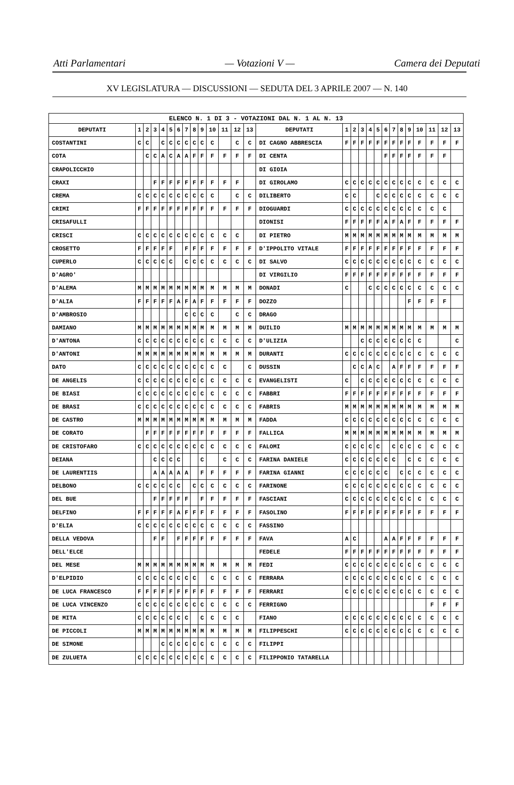Atti Parlamentari — Votazioni V — Camera dei Deputati
XV LEGISLATURA — DISCUSSIONI — SEDUTA DEL 3 APRILE 2007 — N. 140
| ELENCO N. 1 DI 3 - VOTAZIONI DAL N. 1 AL N. 13 | | | | | | | | | | | | | | | | | | | | | | | | | | | |
| --- | --- | --- | --- | --- | --- | --- | --- | --- | --- | --- | --- | --- | --- | --- | --- | --- | --- | --- | --- | --- | --- | --- | --- | --- | --- | --- | --- |
| DEPUTATI | 1 | 2 | 3 | 4 | 5 | 6 | 7 | 8 | 9 | 10 | 11 | 12 | 13 | DEPUTATI | 1 | 2 | 3 | 4 | 5 | 6 | 7 | 8 | 9 | 10 | 11 | 12 | 13 |
| COSTANTINI | C | C | | C | C | C | C | C | C | C | | C | C | DI CAGNO ABBRESCIA | F | F | F | F | F | F | F | F | F | F | F | F | F |
| COTA | | C | C | A | C | A | A | F | F | F | F | F | F | DI CENTA | | | | | | F | F | F | F | F | F | F | |
| CRAPOLICCHIO | | | | | | | | | | | | | | DI GIOIA | | | | | | | | | | | | | |
| CRAXI | | | F | F | F | F | F | F | F | F | F | F | | DI GIROLAMO | C | C | C | C | C | C | C | C | C | C | C | C | C |
| CREMA | C | C | C | C | C | C | C | C | C | C | | C | C | DILIBERTO | C | C | | | C | C | C | C | C | C | C | C | C |
| CRIMI | F | F | F | F | F | F | F | F | F | F | F | F | F | DIOGUARDI | C | C | C | C | C | C | C | C | C | C | C | C | |
| CRISAFULLI | | | | | | | | | | | | | | DIONISI | F | F | F | F | F | A | F | A | F | F | F | F | F |
| CRISCI | C | C | C | C | C | C | C | C | C | C | C | C | | DI PIETRO | M | M | M | M | M | M | M | M | M | M | M | M | M |
| CROSETTO | F | F | F | F | F | | F | F | F | F | F | F | F | D'IPPOLITO VITALE | F | F | F | F | F | F | F | F | F | F | F | F | F |
| CUPERLO | C | C | C | C | C | | C | C | C | C | C | C | C | DI SALVO | C | C | C | C | C | C | C | C | C | C | C | C | C |
| D'AGRO' | | | | | | | | | | | | | | DI VIRGILIO | F | F | F | F | F | F | F | F | F | F | F | F | F |
| D'ALEMA | M | M | M | M | M | M | M | M | M | M | M | M | M | DONADI | C | | | C | C | C | C | C | C | C | C | C | C |
| D'ALIA | F | F | F | F | F | A | F | A | F | F | F | F | F | DOZZO | | | | | | | | | F | F | F | F | |
| D'AMBROSIO | | | | | | | C | C | C | C | | C | C | DRAGO | | | | | | | | | | | | | |
| DAMIANO | M | M | M | M | M | M | M | M | M | M | M | M | M | DUILIO | M | M | M | M | M | M | M | M | M | M | M | M | M |
| D'ANTONA | C | C | C | C | C | C | C | C | C | C | C | C | C | D'ULIZIA | | | C | C | C | C | C | C | C | C | | | C |
| D'ANTONI | M | M | M | M | M | M | M | M | M | M | M | M | M | DURANTI | C | C | C | C | C | C | C | C | C | C | C | C | C |
| DATO | C | C | C | C | C | C | C | C | C | C | C | | C | DUSSIN | | C | C | A | C | | A | F | F | F | F | F | F |
| DE ANGELIS | C | C | C | C | C | C | C | C | C | C | C | C | C | EVANGELISTI | C | | C | C | C | C | C | C | C | C | C | C | C |
| DE BIASI | C | C | C | C | C | C | C | C | C | C | C | C | C | FABBRI | F | F | F | F | F | F | F | F | F | F | F | F | F |
| DE BRASI | C | C | C | C | C | C | C | C | C | C | C | C | C | FABRIS | M | M | M | M | M | M | M | M | M | M | M | M | M |
| DE CASTRO | M | M | M | M | M | M | M | M | M | M | M | M | M | FADDA | C | C | C | C | C | C | C | C | C | C | C | C | C |
| DE CORATO | | F | F | F | F | F | F | F | F | F | F | F | F | FALLICA | M | M | M | M | M | M | M | M | M | M | M | M | M |
| DE CRISTOFARO | C | C | C | C | C | C | C | C | C | C | C | C | C | FALOMI | C | C | C | C | C | | C | C | C | C | C | C | C |
| DEIANA | | | C | C | C | C | | | C | | C | C | C | FARINA DANIELE | C | C | C | C | C | C | C | | C | C | C | C | C |
| DE LAURENTIIS | | | A | A | A | A | A | | F | F | F | F | F | FARINA GIANNI | C | C | C | C | C | C | | C | C | C | C | C | C |
| DELBONO | C | C | C | C | C | C | | C | C | C | C | C | C | FARINONE | C | C | C | C | C | C | C | C | C | C | C | C | C |
| DEL BUE | | | F | F | F | F | F | | F | F | F | F | F | FASCIANI | C | C | C | C | C | C | C | C | C | C | C | C | C |
| DELFINO | F | F | F | F | F | A | F | F | F | F | F | F | F | FASOLINO | F | F | F | F | F | F | F | F | F | F | F | F | F |
| D'ELIA | C | C | C | C | C | C | C | C | C | C | C | C | C | FASSINO | | | | | | | | | | | | | |
| DELLA VEDOVA | | | F | F | | F | F | F | F | F | F | F | F | FAVA | A | C | | | | A | A | F | F | F | F | F | F |
| DELL'ELCE | | | | | | | | | | | | | | FEDELE | F | F | F | F | F | F | F | F | F | F | F | F | F |
| DEL MESE | M | M | M | M | M | M | M | M | M | M | M | M | M | FEDI | C | C | C | C | C | C | C | C | C | C | C | C | C |
| D'ELPIDIO | C | C | C | C | C | C | C | C | | C | C | C | C | FERRARA | C | C | C | C | C | C | C | C | C | C | C | C | C |
| DE LUCA FRANCESCO | F | F | F | F | F | F | F | F | F | F | F | F | F | FERRARI | C | C | C | C | C | C | C | C | C | C | C | C | C |
| DE LUCA VINCENZO | C | C | C | C | C | C | C | C | C | C | C | C | C | FERRIGNO | | | | | | | | | | | F | F | F |
| DE MITA | C | C | C | C | C | C | C | | C | C | C | C | | FIANO | C | C | C | C | C | C | C | C | C | C | C | C | C |
| DE PICCOLI | M | M | M | M | M | M | M | M | M | M | M | M | M | FILIPPESCHI | C | C | C | C | C | C | C | C | C | C | C | C | C |
| DE SIMONE | | | | C | C | C | C | C | C | C | C | C | C | FILIPPI | | | | | | | | | | | | | |
| DE ZULUETA | C | C | C | C | C | C | C | C | C | C | C | C | C | FILIPPONIO TATARELLA | | | | | | | | | | | | | |